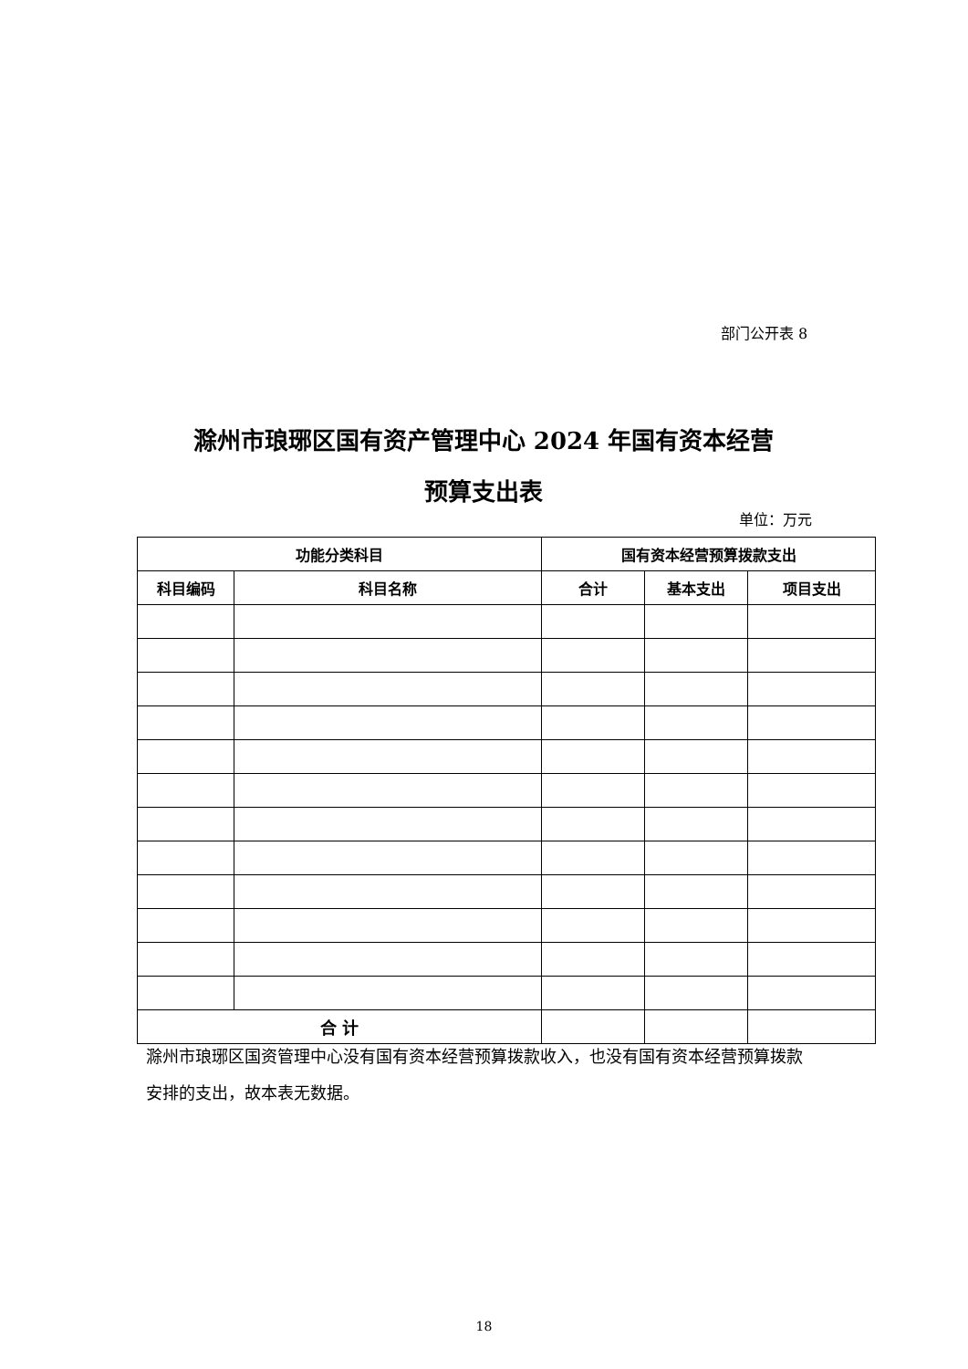部门公开表 8
滁州市琅琊区国有资产管理中心 2024 年国有资本经营
预算支出表
单位：万元
| 功能分类科目 | | 国有资本经营预算拨款支出 | | |
| --- | --- | --- | --- | --- |
| 科目编码 | 科目名称 | 合计 | 基本支出 | 项目支出 |
| 合 计 | | | | |
滁州市琅琊区国资管理中心没有国有资本经营预算拨款收入，也没有国有资本经营预算拨款安排的支出，故本表无数据。
18